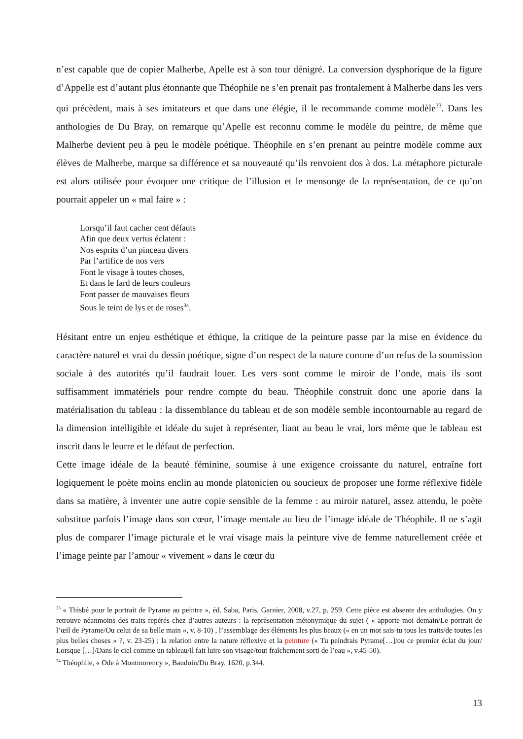n’est capable que de copier Malherbe, Apelle est à son tour dénigré. La conversion dysphorique de la figure d’Appelle est d’autant plus étonnante que Théophile ne s’en prenait pas frontalement à Malherbe dans les vers qui précèdent, mais à ses imitateurs et que dans une élégie, il le recommande comme modèle<sup>33</sup>. Dans les anthologies de Du Bray, on remarque qu’Apelle est reconnu comme le modèle du peintre, de même que Malherbe devient peu à peu le modèle poétique. Théophile en s’en prenant au peintre modèle comme aux élèves de Malherbe, marque sa différence et sa nouveauté qu’ils renvoient dos à dos. La métaphore picturale est alors utilisée pour évoquer une critique de l’illusion et le mensonge de la représentation, de ce qu’on pourrait appeler un « mal faire » :
Lorsqu’il faut cacher cent défauts
Afin que deux vertus éclatent :
Nos esprits d’un pinceau divers
Par l’artifice de nos vers
Font le visage à toutes choses,
Et dans le fard de leurs couleurs
Font passer de mauvaises fleurs
Sous le teint de lys et de roses<sup>34</sup>.
Hésitant entre un enjeu esthétique et éthique, la critique de la peinture passe par la mise en évidence du caractère naturel et vrai du dessin poétique, signe d’un respect de la nature comme d’un refus de la soumission sociale à des autorités qu’il faudrait louer. Les vers sont comme le miroir de l’onde, mais ils sont suffisamment immatériels pour rendre compte du beau. Théophile construit donc une aporie dans la matérialisation du tableau : la dissemblance du tableau et de son modèle semble incontournable au regard de la dimension intelligible et idéale du sujet à représenter, liant au beau le vrai, lors même que le tableau est inscrit dans le leurre et le défaut de perfection.
Cette image idéale de la beauté féminine, soumise à une exigence croissante du naturel, entraîne fort logiquement le poète moins enclin au monde platonicien ou soucieux de proposer une forme réflexive fidèle dans sa matière, à inventer une autre copie sensible de la femme : au miroir naturel, assez attendu, le poète substitue parfois l’image dans son cœur, l’image mentale au lieu de l’image idéale de Théophile. Il ne s’agit plus de comparer l’image picturale et le vrai visage mais la peinture vive de femme naturellement créée et l’image peinte par l’amour « vivement » dans le cœur du
<sup>33</sup> « Thisbé pour le portrait de Pyrame au peintre », éd. Saba, Paris, Garnier, 2008, v.27, p. 259. Cette pièce est absente des anthologies. On y retrouve néanmoins des traits repérés chez d’autres auteurs : la représentation métonymique du sujet ( « apporte-moi demain/Le portrait de l’œil de Pyrame/Ou celui de sa belle main », v. 8-10) , l’assemblage des éléments les plus beaux (« en un mot sais-tu tous les traits/de toutes les plus belles choses » ?, v. 23-25) ; la relation entre la nature réflexive et la peinture (« Tu peindrais Pyrame[…]/ou ce premier éclat du jour/ Lorsque […]/Dans le ciel comme un tableau/il fait luire son visage/tout fraîchement sorti de l’eau », v.45-50).
<sup>34</sup> Théophile, « Ode à Montmorency », Baudoin/Du Bray, 1620, p.344.
13